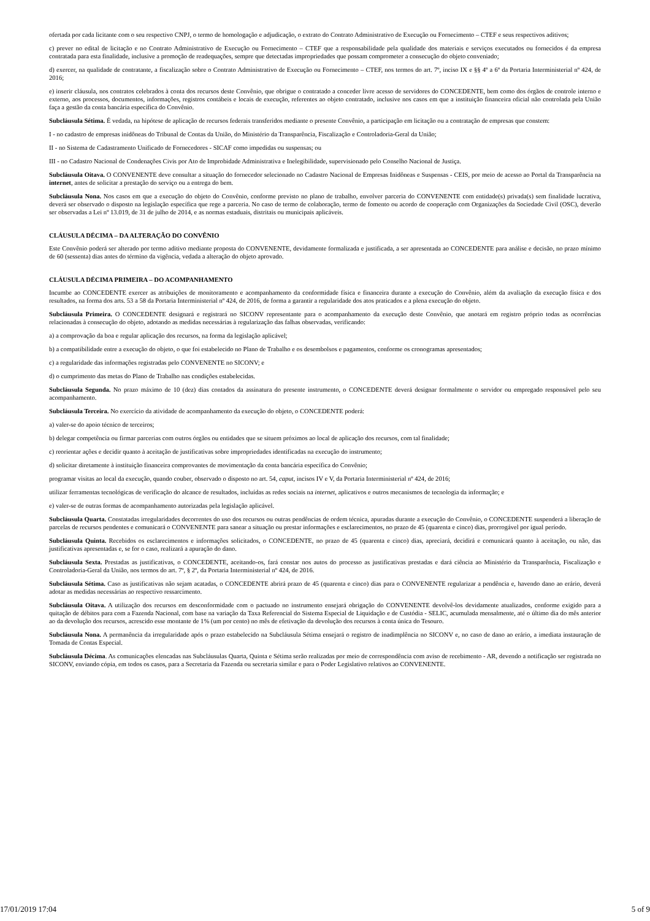ofertada por cada licitante com o seu respectivo CNPJ, o termo de homologação e adjudicação, o extrato do Contrato Administrativo de Execução ou Fornecimento – CTEF e seus respectivos aditivos;
c) prever no edital de licitação e no Contrato Administrativo de Execução ou Fornecimento – CTEF que a responsabilidade pela qualidade dos materiais e serviços executados ou fornecidos é da empresa contratada para esta finalidade, inclusive a promoção de readequações, sempre que detectadas impropriedades que possam comprometer a consecução do objeto conveniado;
d) exercer, na qualidade de contratante, a fiscalização sobre o Contrato Administrativo de Execução ou Fornecimento – CTEF, nos termos do art. 7º, inciso IX e §§ 4º a 6º da Portaria Interministerial nº 424, de 2016;
e) inserir cláusula, nos contratos celebrados à conta dos recursos deste Convênio, que obrigue o contratado a conceder livre acesso de servidores do CONCEDENTE, bem como dos órgãos de controle interno e externo, aos processos, documentos, informações, registros contábeis e locais de execução, referentes ao objeto contratado, inclusive nos casos em que a instituição financeira oficial não controlada pela União faça a gestão da conta bancária específica do Convênio.
Subcláusula Sétima. É vedada, na hipótese de aplicação de recursos federais transferidos mediante o presente Convênio, a participação em licitação ou a contratação de empresas que constem:
I - no cadastro de empresas inidôneas do Tribunal de Contas da União, do Ministério da Transparência, Fiscalização e Controladoria-Geral da União;
II - no Sistema de Cadastramento Unificado de Fornecedores - SICAF como impedidas ou suspensas; ou
III - no Cadastro Nacional de Condenações Civis por Ato de Improbidade Administrativa e Inelegibilidade, supervisionado pelo Conselho Nacional de Justiça.
Subcláusula Oitava. O CONVENENTE deve consultar a situação do fornecedor selecionado no Cadastro Nacional de Empresas Inidôneas e Suspensas - CEIS, por meio de acesso ao Portal da Transparência na internet, antes de solicitar a prestação do serviço ou a entrega do bem.
Subcláusula Nona. Nos casos em que a execução do objeto do Convênio, conforme previsto no plano de trabalho, envolver parceria do CONVENENTE com entidade(s) privada(s) sem finalidade lucrativa, deverá ser observado o disposto na legislação específica que rege a parceria. No caso de termo de colaboração, termo de fomento ou acordo de cooperação com Organizações da Sociedade Civil (OSC), deverão ser observadas a Lei nº 13.019, de 31 de julho de 2014, e as normas estaduais, distritais ou municipais aplicáveis.
CLÁUSULA DÉCIMA – DA ALTERAÇÃO DO CONVÊNIO
Este Convênio poderá ser alterado por termo aditivo mediante proposta do CONVENENTE, devidamente formalizada e justificada, a ser apresentada ao CONCEDENTE para análise e decisão, no prazo mínimo de 60 (sessenta) dias antes do término da vigência, vedada a alteração do objeto aprovado.
CLÁUSULA DÉCIMA PRIMEIRA – DO ACOMPANHAMENTO
Incumbe ao CONCEDENTE exercer as atribuições de monitoramento e acompanhamento da conformidade física e financeira durante a execução do Convênio, além da avaliação da execução física e dos resultados, na forma dos arts. 53 a 58 da Portaria Interministerial nº 424, de 2016, de forma a garantir a regularidade dos atos praticados e a plena execução do objeto.
Subcláusula Primeira. O CONCEDENTE designará e registrará no SICONV representante para o acompanhamento da execução deste Convênio, que anotará em registro próprio todas as ocorrências relacionadas à consecução do objeto, adotando as medidas necessárias à regularização das falhas observadas, verificando:
a) a comprovação da boa e regular aplicação dos recursos, na forma da legislação aplicável;
b) a compatibilidade entre a execução do objeto, o que foi estabelecido no Plano de Trabalho e os desembolsos e pagamentos, conforme os cronogramas apresentados;
c) a regularidade das informações registradas pelo CONVENENTE no SICONV; e
d) o cumprimento das metas do Plano de Trabalho nas condições estabelecidas.
Subcláusula Segunda. No prazo máximo de 10 (dez) dias contados da assinatura do presente instrumento, o CONCEDENTE deverá designar formalmente o servidor ou empregado responsável pelo seu acompanhamento.
Subcláusula Terceira. No exercício da atividade de acompanhamento da execução do objeto, o CONCEDENTE poderá:
a) valer-se do apoio técnico de terceiros;
b) delegar competência ou firmar parcerias com outros órgãos ou entidades que se situem próximos ao local de aplicação dos recursos, com tal finalidade;
c) reorientar ações e decidir quanto à aceitação de justificativas sobre impropriedades identificadas na execução do instrumento;
d) solicitar diretamente à instituição financeira comprovantes de movimentação da conta bancária específica do Convênio;
programar visitas ao local da execução, quando couber, observado o disposto no art. 54, caput, incisos IV e V, da Portaria Interministerial nº 424, de 2016;
utilizar ferramentas tecnológicas de verificação do alcance de resultados, incluídas as redes sociais na internet, aplicativos e outros mecanismos de tecnologia da informação; e
e) valer-se de outras formas de acompanhamento autorizadas pela legislação aplicável.
Subcláusula Quarta. Constatadas irregularidades decorrentes do uso dos recursos ou outras pendências de ordem técnica, apuradas durante a execução do Convênio, o CONCEDENTE suspenderá a liberação de parcelas de recursos pendentes e comunicará o CONVENENTE para sanear a situação ou prestar informações e esclarecimentos, no prazo de 45 (quarenta e cinco) dias, prorrogável por igual período.
Subcláusula Quinta. Recebidos os esclarecimentos e informações solicitados, o CONCEDENTE, no prazo de 45 (quarenta e cinco) dias, apreciará, decidirá e comunicará quanto à aceitação, ou não, das justificativas apresentadas e, se for o caso, realizará a apuração do dano.
Subcláusula Sexta. Prestadas as justificativas, o CONCEDENTE, aceitando-os, fará constar nos autos do processo as justificativas prestadas e dará ciência ao Ministério da Transparência, Fiscalização e Controladoria-Geral da União, nos termos do art. 7º, § 2º, da Portaria Interministerial nº 424, de 2016.
Subcláusula Sétima. Caso as justificativas não sejam acatadas, o CONCEDENTE abrirá prazo de 45 (quarenta e cinco) dias para o CONVENENTE regularizar a pendência e, havendo dano ao erário, deverá adotar as medidas necessárias ao respectivo ressarcimento.
Subcláusula Oitava. A utilização dos recursos em desconformidade com o pactuado no instrumento ensejará obrigação do CONVENENTE devolvê-los devidamente atualizados, conforme exigido para a quitação de débitos para com a Fazenda Nacional, com base na variação da Taxa Referencial do Sistema Especial de Liquidação e de Custódia - SELIC, acumulada mensalmente, até o último dia do mês anterior ao da devolução dos recursos, acrescido esse montante de 1% (um por cento) no mês de efetivação da devolução dos recursos à conta única do Tesouro.
Subcláusula Nona. A permanência da irregularidade após o prazo estabelecido na Subcláusula Sétima ensejará o registro de inadimplência no SICONV e, no caso de dano ao erário, a imediata instauração de Tomada de Contas Especial.
Subcláusula Décima. As comunicações elencadas nas Subcláusulas Quarta, Quinta e Sétima serão realizadas por meio de correspondência com aviso de recebimento - AR, devendo a notificação ser registrada no SICONV, enviando cópia, em todos os casos, para a Secretaria da Fazenda ou secretaria similar e para o Poder Legislativo relativos ao CONVENENTE.
17/01/2019 17:04 5 of 9